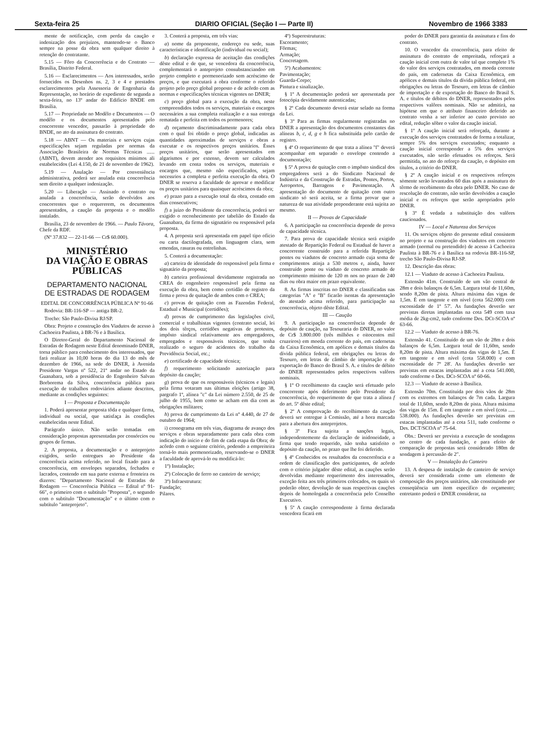Sexta-feira 25 DIARIO OFICIAL (Seção I — Parte II) Novembro de 1966 3383
mente de notificação, com perda da caução e indenização dos prejuízos, mantendo-se o Banco sempre na posse da obra sem qualquer direito à retenção do contratante.
5.15 — Fôro da Concorrência e do Contrato — Brasília, Distrito Federal.
5.16 — Esclarecimentos — Aos interessados, serão fornecidos os Desenhos ns. 2, 3 e 4 e prestados esclarecimentos pela Assessoria de Engenharia da Representação, no horário de expediente de segunda a sexta-feira, no 13º andar do Edifício BNDE em Brasília.
5.17 — Propriedade no Modêlo e Documentos — O modêlo e os documentos apresentados pelo concorrente vencedor, passarão à propriedade do BNDE, no ato da assinatura do contrato.
5.18 — ABNT — Os materiais e serviços cujas especificações sejam reguladas por normas da Associação Brasileira de Normas Técnicas ...... (ABNT), devem atender aos requisitos mínimos ali estabelecidos (Lei 4.150, de 21 de novembro de 1962).
5.19 — Anulação — Por conveniência administrativa, poderá ser anulada esta concorrência sem direito a qualquer indenização.
5.20 — Liberação — Assinado o contrato ou anulada a concorrência, serão devolvidos aos concorrentes que o requererem, os documentos apresentados, a caução da proposta e o modêlo instalado.
Brasília, 23 de novembro de 1966. — Paulo Távora, Chefe da RDF.
(Nº 37.832 — 22-11-66 — Cr$ 60.000).
MINISTÉRIO
DA VIAÇÃO E OBRAS
PÚBLICAS
DEPARTAMENTO NACIONAL
DE ESTRADAS DE RODAGEM
EDITAL DE CONCORRÊNCIA PÚBLICA Nº 91-66
Rodovia: BR-116-SP — antiga BR-2.
Trecho: São Paulo-Divisa RJ/SP.
Obra: Projeto e construção dos Viadutos de acesso à Cachoeira Paulista, à BR-76 e à Basílica.
O Diretor-Geral do Departamento Nacional de Estradas de Rodagem neste Edital denominado DNER, torna público para conhecimento dos interessados, que fará realizar às 10,00 horas do dia 13 do mês de dezembro de 1966, na sede do DNER, à Avenida Presidente Vargas nº 522, 21º andar no Estado da Guanabara, sob a presidência do Engenheiro Salvan Borborema da Silva, concorrência pública para execução de trabalhos rodoviários adiante descritos, mediante as condições seguintes:
I — Proposta e Documentação
1. Poderá apresentar proposta tôda e qualquer firma, individual ou social, que satisfaça às condições estabelecidas neste Edital.
Parágrafo único. Não serão tomadas em consideração propostas apresentadas por consórcios ou grupos de firmas.
2. A proposta, a documentação e o anteprojeto exigidos, serão entregues ao Presidente da concorrência acima referido, no local fixado para a concorrência, em envelopes separados, fechados e lacrados, contendo em sua parte externa e fronteira os dizeres: "Departamento Nacional de Estradas de Rodagem — Concorrência Pública — Edital nº 91-66", o primeiro com o subtítulo "Proposta", o segundo com o subtítulo "Documentação" e o último com o subtítulo "anteprojeto".
3. Conterá a proposta, em três vias:
a) nome da proponente, endereço ou sede, suas características e identificação (individual ou social);
b) declaração expressa de aceitação das condições dêste edital e de que, se vencedora da concorrência, complementará o anteprojeto consubstanciandoo em projeto completo e pormenorizado sem acréscimo de preços, e que executará a obra conforme o referido projeto pelo preço global proposto e de acôrdo com as normas e especificações técnicas vigentes no DNER;
c) preço global para a execução da obra, neste compreendidos todos os serviços, materiais e encargos necessários a sua completa realização e a sua entrega rematada e perfeita em todos os pormenores;
d) orçamento discriminadamente para cada obra com o qual foi obtido o preço global, indicadas as quantidades aproximadas de serviços e obras a executar e os respectivos preços unitários. Ésses preços unitários, que serão apresentados em algarismos e por extenso, devem ser calculados levando em conta todos os serviços, materiais e encargos que, mesmo não especificados, sejam necessrios a completa e perfeita execução da obra. O DNER se reserva a faculdade de aprovar e modificar os preços unitários para quaisquer acréscimos da obra;
e) prazo para a execução total da obra, contado em dias consecutivos;
f) a juízo do Presidente da concorrência, poderá ser exigido o reconhecimento por tabelião do Estado da Guanabara, da firma do signatário ou responsável pela proposta.
4. A proposta será apresentada em papel tipo ofício ou carta dactilografada, em linguagem clara, sem emendas, rasuras ou entrelinhas.
5. Conterá a documentação:
a) carteira de identidade do responsável pela firma e signatário da proposta;
b) carteira profissional devidamente registrada no CREA do engenheiro responsável pela firma na execução da obra, bem como certidão de registro da firma e prova de quitação de ambos com o CREA;
c) provas de quitação com as Fazendas Federal, Estadual e Municipal (certidões);
d) provas de cumprimento das legislações civil, comercial e trabalhistas vigentes (contrato social, lei dos dois têrços, certidões negativas de protestos, impôsto sindical relativamente aos empregadores, empregados e responsáveis técnicos, que tenha realizado o seguro de acidentes do trabalho da Previdência Social, etc.;
e) certificado de capacidade técnica;
f) requerimento solicitando autorização para depósito da caução;
g) prova de que os responsáveis (técnicos e legais) pela firma votaram nas últimas eleições (artigo 38, pargrafo 1º, alínea "c" da Lei número 2.550, de 25 de julho de 1955, bem como se acham em dia com as obrigações militares;
h) prova de cumprimento da Lei nº 4.440, de 27 de outubro de 1964;
i) cronograma em três vias, diagrama de avanço dos serviços e obras separadamente para cada obra com indicação do início e do fim de cada etapa da Obra; de acôrdo com o seguinte critério, podendo a empreiteira torná-lo mais pormenorizado, reservando-se o DNER a faculdade de aprová-lo ou modificá-lo:
1º) Instalação;
2º) Colocação de ferro no canteiro de serviço;
3º) Infraestrutura:
Fundação;
Pilares.
4º) Superestruturas:
Escoramento;
Fôrmas;
Armação;
Concretagem.
5º) Acabamentos:
Pavimentação;
Guarda-Corpo;
Pintura e sinalização.
§ 1º A documentação poderá ser apresentada por fotocópia devidamente autenticadas;
§ 2º Cada documento deverá estar selado na forma da Lei.
§ 3º Para as firmas regularmente registradas no DNER a apresentação dos documentos constantes das alíneas b, c, d, g e h fica substituída pelo cartão de registro.
§ 4º O requerimento de que trata a alínea "f" deverá acompanhar em separado o envelope contendo a documentação;
§ 5º A prova de quitação com o impôsto sindical dos empregadores será a do Sindicato Nacional de Indústria e da Construção de Estradas, Pontes, Portos, Aeroportos, Barragens e Pavimentação. A apresentação do documento de quitação com outro sindicato só será aceita, se a firma provar que a natureza de sua atividade preponderante está sujeita ao mesmo.
II — Provas de Capacidade
6. A participação na concorrência depende de prova de capacidade técnica.
7. Para prova de capacidade técnica será exigido atestado de Repartição Federal ou Estadual de haver a concorrente construído para a referida Repartição pontes ou viadutos de concreto armado cuja soma de comprimentos atinja a 530 metros e, ainda, haver construído ponte ou viaduto de concreto armado de comprimento mínimo de 120 m nos no prazo de 240 dias ou obra maior em prazo equivalente.
8. As firmas inscritas no DNER e classificadas nas categorias "A" e "B" ficarão isentas da apresentação do atestado acima referido, para participação na concorrência, objeto dêste Edital.
III — Caução
9. A participação na concorrência depende de depósito de caução, na Tesouraria do DNER, no valor de Cr$ 3.800.000 (três milhões e oitocentos mil cruzeiros) em moeda corrente do país, em cadernetas da Caixa Econômica, em apólices e demais títulos da dívida pública federal, em obrigações ou letras do Tesouro, em letras de câmbio de importação e de exportação do Banco do Brasil S. A. e títulos de débito do DNER representados pelos respectivos valôres nominais.
§ 1º O recolhimento da caução será efetuado pelo concorrente após deferimento pelo Presidente da concorrência, do requerimento de que trata a alínea f do art. 5º dêste edital;
§ 2º A comprovação do recolhimento da caução deverá ser entregue à Comissão, até a hora marcada para a abertura dos anteprojetos.
§ 3º Fica sujeita a sanções legais, independentemente da declaração de inidoneidade, a firma que tendo requerido, não tenha satisfeito o depósito da caução, no prazo que lhe foi deferido.
§ 4º Conhecidos os resultados da concorrência e a ordem de classificação dos participantes, de acôrdo com o critério julgador dêste edital, as cauções serão devolvidas mediante requerimento dos interessados, exceção feita aos três primeiros colocados, os quais só poderão obter, devolução de suas respectivas cauções depois de homologada a concorrência pelo Conselho Executivo.
§ 5º A caução correspondente à firma declarada vencedora ficará em
poder do DNER para garantia da assinatura e fins do contrato.
10. O vencedor da concorrência, para efeito de assinatura do contrato de empreitada, reforçará a caução inicial com outra de valor tal que complete 1% do valor dos serviços contratados, em moeda corrente do país, em cadernetas da Caixa Econômica, em apólices e demais títulos da dívida pública federal, em obrigações ou letras do Tesouro, em letras de câmbio de importação e de exportação do Banco do Brasil S. A. e títulos de débitos do DNER, representados pelos respectivos valôres nominais. Não se admitirá, na hipótese em que o atributo financeiro deferido ao contrato venha a ser inferior ao custo previsto no edital, redução sôbre o valor da caução inicial.
§ 1º A caução inicial será reforçada, durante a execução dos serviços contratados de forma a totalizar, sempre 5% dos serviços executados; enquanto a caução inicial corresponder a 5% dos serviços executados, não serão efetuados os reforços. Será permitida, no ato do reforço da caução, o depósito em títulos, a critério do DNER.
§ 2º A caução inicial e os respectivos reforços sòmente serão levantados 60 dias após a assinatura do têrmo de recebimento da obra pelo DNER. No caso de rescolução do contrato, não serão devolvidos a caução inicial e os reforços que serão apropriados pelo DNER.
§ 3º É vedada a substituição dos valôres caucionados.
IV — Local e Natureza dos Serviços
11. Os serviços objeto do presente edital consistem no projeto e na construção dos viadutos em concreto armado (normal ou pretendido) de acesso à Cachoeira Paulista à BR-76 e à Basílica na rodovia BR-116-SP, trecho São Paulo-Divisa RJ-SP.
12. Descrição das obras:
12.1 — Viaduto de acesso à Cachoeira Paulista.
Extensão 41m. Construído de um vão central de 28m e dois balanços de 6,5m. Largura total de 11,60m, sendo 8,20m de pista. Altura máxima das vigas de 1,5m. É em tangente e em nível (cota 562.000) com esconsidade de 1º 57'. As fundações deverão ser previstas diretas implantadas na cota 549 com taxa média de 2kg-cm2, tudo conforme Des. DCt-SCOA nº 63-66.
12.2 — Viaduto de acesso à BR-76.
Extensão 41. Constituído de um vão de 28m e dois balanços de 6,5m. Largura total de 11,60m, sendo 8,20m de pista. Altura máxima das vigas de 1,5m. É em tangente e em nível (cota 558.000) e com esconsidade de 7º 28'. As fundações deverão ser previstas em estacas implantadas até a cota 541.000, tudo conforme o Des. DCt-SCOA nº 60-66.
12.3 — Viaduto de acesso à Basílica.
Extensão 70m. Constituída por dois vãos de 28m com os extremos em balanços de 7m cada. Largura total de 11,60m, sendo 8,20m de pista. Altura máxima das vigas de 15m. É em tangente e em nível (cota ..... 538.000). As fundações deverão ser previstas em estacas implantadas até a cota 511, tudo conforme o Des. DCT/SCOA nº 75-64.
Obs.: Deverá ser prevista a execução de sondagens no centro de cada fundação, e para efeito de comparação de propostas será considerado 180m de sondagem à percussão de 2".
V — Instalação do Canteiro
13. A despesa de instalação de canteiro de serviço deverá ser considerada como um elemento de composição dos preços unitários, não constituindo por conseqüência um item específico do orçamento; entretanto poderá o DNER considerar, na